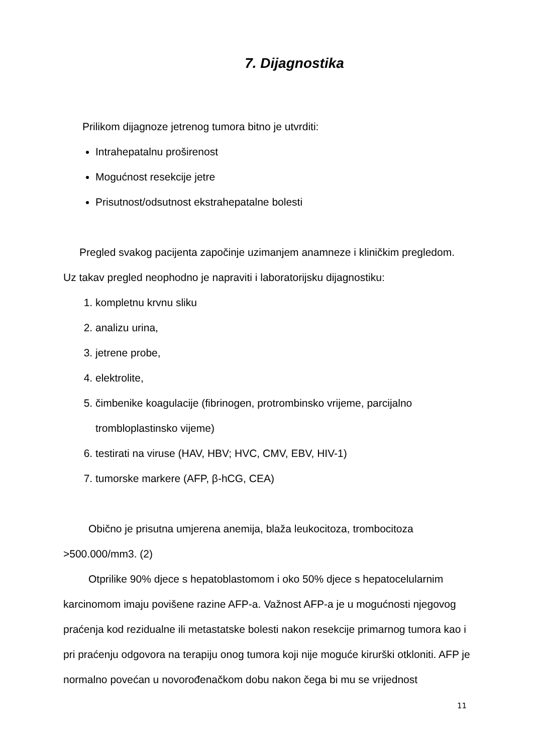7. Dijagnostika
Prilikom dijagnoze jetrenog tumora bitno je utvrditi:
Intrahepatalnu proširenost
Mogućnost resekcije jetre
Prisutnost/odsutnost ekstrahepatalne bolesti
Pregled svakog pacijenta započinje uzimanjem anamneze i kliničkim pregledom. Uz takav pregled neophodno je napraviti i laboratorijsku dijagnostiku:
1. kompletnu krvnu sliku
2. analizu urina,
3. jetrene probe,
4. elektrolite,
5. čimbenike koagulacije (fibrinogen, protrombinsko vrijeme, parcijalno trombloplastinsko vijeme)
6. testirati na viruse (HAV, HBV; HVC, CMV, EBV, HIV-1)
7. tumorske markere (AFP, β-hCG, CEA)
Obično je prisutna umjerena anemija, blaža leukocitoza, trombocitoza >500.000/mm3. (2)
Otprilike 90% djece s hepatoblastomom i oko 50% djece s hepatocelularnim karcinomom imaju povišene razine AFP-a. Važnost AFP-a je u mogućnosti njegovog praćenja kod rezidualne ili metastatske bolesti nakon resekcije primarnog tumora kao i pri praćenju odgovora na terapiju onog tumora koji nije moguće kirurški otkloniti. AFP je normalno povećan u novorođenačkom dobu nakon čega bi mu se vrijednost
11